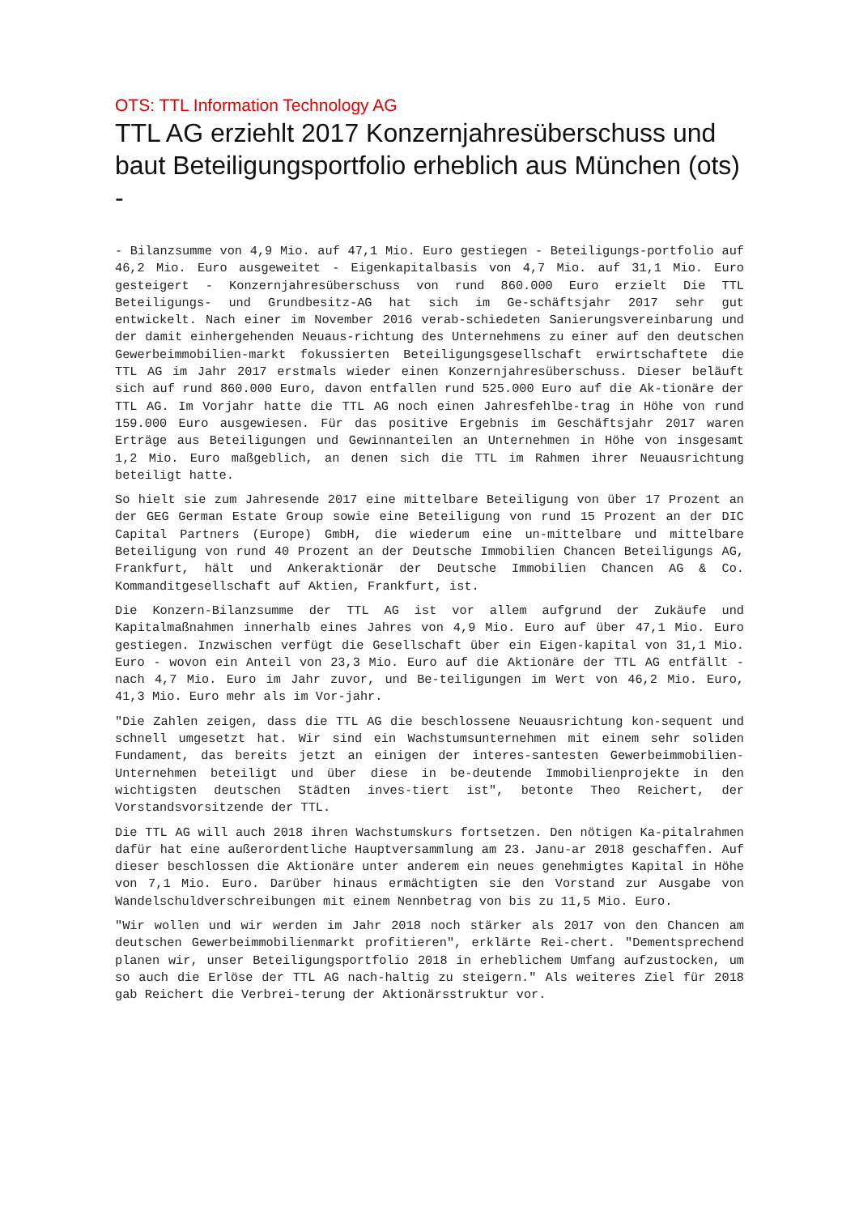OTS: TTL Information Technology AG
TTL AG erziehlt 2017 Konzernjahresüberschuss und baut Beteiligungsportfolio erheblich aus München (ots) -
- Bilanzsumme von 4,9 Mio. auf 47,1 Mio. Euro gestiegen - Beteiligungs-portfolio auf 46,2 Mio. Euro ausgeweitet - Eigenkapitalbasis von 4,7 Mio. auf 31,1 Mio. Euro gesteigert - Konzernjahresüberschuss von rund 860.000 Euro erzielt Die TTL Beteiligungs- und Grundbesitz-AG hat sich im Ge-schäftsjahr 2017 sehr gut entwickelt. Nach einer im November 2016 verab-schiedeten Sanierungsvereinbarung und der damit einhergehenden Neuaus-richtung des Unternehmens zu einer auf den deutschen Gewerbeimmobilien-markt fokussierten Beteiligungsgesellschaft erwirtschaftete die TTL AG im Jahr 2017 erstmals wieder einen Konzernjahresüberschuss. Dieser beläuft sich auf rund 860.000 Euro, davon entfallen rund 525.000 Euro auf die Ak-tionäre der TTL AG. Im Vorjahr hatte die TTL AG noch einen Jahresfehlbe-trag in Höhe von rund 159.000 Euro ausgewiesen. Für das positive Ergebnis im Geschäftsjahr 2017 waren Erträge aus Beteiligungen und Gewinnanteilen an Unternehmen in Höhe von insgesamt 1,2 Mio. Euro maßgeblich, an denen sich die TTL im Rahmen ihrer Neuausrichtung beteiligt hatte.
So hielt sie zum Jahresende 2017 eine mittelbare Beteiligung von über 17 Prozent an der GEG German Estate Group sowie eine Beteiligung von rund 15 Prozent an der DIC Capital Partners (Europe) GmbH, die wiederum eine un-mittelbare und mittelbare Beteiligung von rund 40 Prozent an der Deutsche Immobilien Chancen Beteiligungs AG, Frankfurt, hält und Ankeraktionär der Deutsche Immobilien Chancen AG & Co. Kommanditgesellschaft auf Aktien, Frankfurt, ist.
Die Konzern-Bilanzsumme der TTL AG ist vor allem aufgrund der Zukäufe und Kapitalmaßnahmen innerhalb eines Jahres von 4,9 Mio. Euro auf über 47,1 Mio. Euro gestiegen. Inzwischen verfügt die Gesellschaft über ein Eigen-kapital von 31,1 Mio. Euro - wovon ein Anteil von 23,3 Mio. Euro auf die Aktionäre der TTL AG entfällt - nach 4,7 Mio. Euro im Jahr zuvor, und Be-teiligungen im Wert von 46,2 Mio. Euro, 41,3 Mio. Euro mehr als im Vor-jahr.
"Die Zahlen zeigen, dass die TTL AG die beschlossene Neuausrichtung kon-sequent und schnell umgesetzt hat. Wir sind ein Wachstumsunternehmen mit einem sehr soliden Fundament, das bereits jetzt an einigen der interes-santesten Gewerbeimmobilien-Unternehmen beteiligt und über diese in be-deutende Immobilienprojekte in den wichtigsten deutschen Städten inves-tiert ist", betonte Theo Reichert, der Vorstandsvorsitzende der TTL.
Die TTL AG will auch 2018 ihren Wachstumskurs fortsetzen. Den nötigen Ka-pitalrahmen dafür hat eine außerordentliche Hauptversammlung am 23. Janu-ar 2018 geschaffen. Auf dieser beschlossen die Aktionäre unter anderem ein neues genehmigtes Kapital in Höhe von 7,1 Mio. Euro. Darüber hinaus ermächtigten sie den Vorstand zur Ausgabe von Wandelschuldverschreibungen mit einem Nennbetrag von bis zu 11,5 Mio. Euro.
"Wir wollen und wir werden im Jahr 2018 noch stärker als 2017 von den Chancen am deutschen Gewerbeimmobilienmarkt profitieren", erklärte Rei-chert. "Dementsprechend planen wir, unser Beteiligungsportfolio 2018 in erheblichem Umfang aufzustocken, um so auch die Erlöse der TTL AG nach-haltig zu steigern." Als weiteres Ziel für 2018 gab Reichert die Verbrei-terung der Aktionärsstruktur vor.